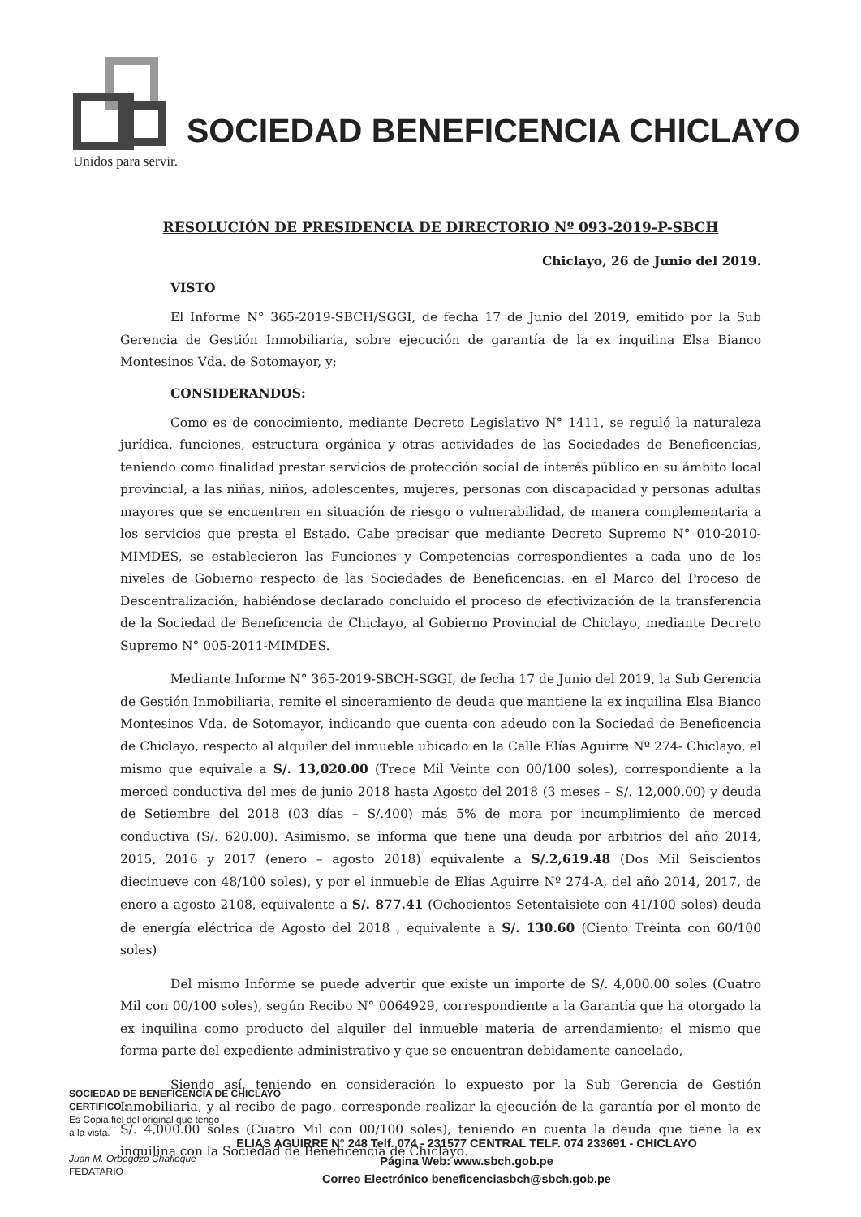SOCIEDAD BENEFICENCIA CHICLAYO
Unidos para servir.
RESOLUCIÓN DE PRESIDENCIA DE DIRECTORIO Nº 093-2019-P-SBCH
Chiclayo, 26 de Junio del 2019.
VISTO
El Informe N° 365-2019-SBCH/SGGI, de fecha 17 de Junio del 2019, emitido por la Sub Gerencia de Gestión Inmobiliaria, sobre ejecución de garantía de la ex inquilina Elsa Bianco Montesinos Vda. de Sotomayor, y;
CONSIDERANDOS:
Como es de conocimiento, mediante Decreto Legislativo N° 1411, se reguló la naturaleza jurídica, funciones, estructura orgánica y otras actividades de las Sociedades de Beneficencias, teniendo como finalidad prestar servicios de protección social de interés público en su ámbito local provincial, a las niñas, niños, adolescentes, mujeres, personas con discapacidad y personas adultas mayores que se encuentren en situación de riesgo o vulnerabilidad, de manera complementaria a los servicios que presta el Estado. Cabe precisar que mediante Decreto Supremo N° 010-2010-MIMDES, se establecieron las Funciones y Competencias correspondientes a cada uno de los niveles de Gobierno respecto de las Sociedades de Beneficencias, en el Marco del Proceso de Descentralización, habiéndose declarado concluido el proceso de efectivización de la transferencia de la Sociedad de Beneficencia de Chiclayo, al Gobierno Provincial de Chiclayo, mediante Decreto Supremo N° 005-2011-MIMDES.
Mediante Informe N° 365-2019-SBCH-SGGI, de fecha 17 de Junio del 2019, la Sub Gerencia de Gestión Inmobiliaria, remite el sinceramiento de deuda que mantiene la ex inquilina Elsa Bianco Montesinos Vda. de Sotomayor, indicando que cuenta con adeudo con la Sociedad de Beneficencia de Chiclayo, respecto al alquiler del inmueble ubicado en la Calle Elías Aguirre Nº 274- Chiclayo, el mismo que equivale a S/. 13,020.00 (Trece Mil Veinte con 00/100 soles), correspondiente a la merced conductiva del mes de junio 2018 hasta Agosto del 2018 (3 meses – S/. 12,000.00) y deuda de Setiembre del 2018 (03 días – S/.400) más 5% de mora por incumplimiento de merced conductiva (S/. 620.00). Asimismo, se informa que tiene una deuda por arbitrios del año 2014, 2015, 2016 y 2017 (enero – agosto 2018) equivalente a S/.2,619.48 (Dos Mil Seiscientos diecinueve con 48/100 soles), y por el inmueble de Elías Aguirre Nº 274-A, del año 2014, 2017, de enero a agosto 2108, equivalente a S/. 877.41 (Ochocientos Setentaisiete con 41/100 soles) deuda de energía eléctrica de Agosto del 2018 , equivalente a S/. 130.60 (Ciento Treinta con 60/100 soles)
Del mismo Informe se puede advertir que existe un importe de S/. 4,000.00 soles (Cuatro Mil con 00/100 soles), según Recibo N° 0064929, correspondiente a la Garantía que ha otorgado la ex inquilina como producto del alquiler del inmueble materia de arrendamiento; el mismo que forma parte del expediente administrativo y que se encuentran debidamente cancelado,
Siendo así, teniendo en consideración lo expuesto por la Sub Gerencia de Gestión Inmobiliaria, y al recibo de pago, corresponde realizar la ejecución de la garantía por el monto de S/. 4,000.00 soles (Cuatro Mil con 00/100 soles), teniendo en cuenta la deuda que tiene la ex inquilina con la Sociedad de Beneficencia de Chiclayo.
SOCIEDAD DE BENEFICENCIA DE CHICLAYO
CERTIFICO :
Es Copia fiel del original que tengo
a la vista.
Juan M. Orbegozo Chafloque
FEDATARIO
ELIAS AGUIRRE N° 248 Telf. 074 - 231577 CENTRAL TELF. 074 233691 - CHICLAYO
Página Web: www.sbch.gob.pe
Correo Electrónico beneficenciasbch@sbch.gob.pe